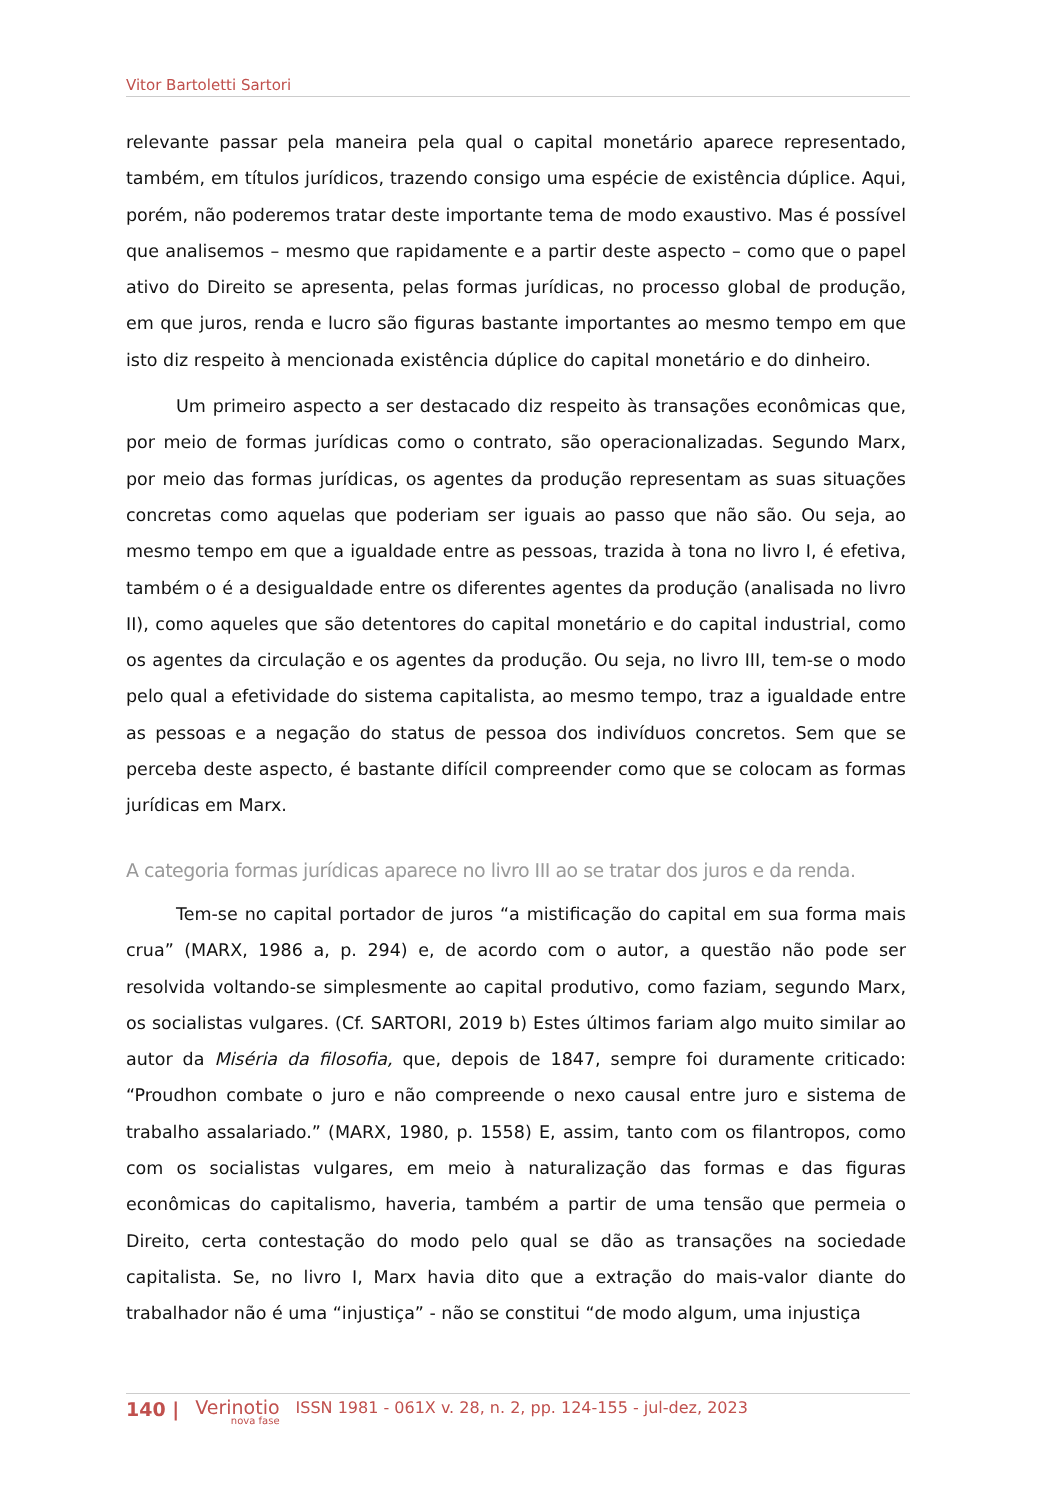Vitor Bartoletti Sartori
relevante passar pela maneira pela qual o capital monetário aparece representado, também, em títulos jurídicos, trazendo consigo uma espécie de existência dúplice. Aqui, porém, não poderemos tratar deste importante tema de modo exaustivo. Mas é possível que analisemos – mesmo que rapidamente e a partir deste aspecto – como que o papel ativo do Direito se apresenta, pelas formas jurídicas, no processo global de produção, em que juros, renda e lucro são figuras bastante importantes ao mesmo tempo em que isto diz respeito à mencionada existência dúplice do capital monetário e do dinheiro.
Um primeiro aspecto a ser destacado diz respeito às transações econômicas que, por meio de formas jurídicas como o contrato, são operacionalizadas. Segundo Marx, por meio das formas jurídicas, os agentes da produção representam as suas situações concretas como aquelas que poderiam ser iguais ao passo que não são. Ou seja, ao mesmo tempo em que a igualdade entre as pessoas, trazida à tona no livro I, é efetiva, também o é a desigualdade entre os diferentes agentes da produção (analisada no livro II), como aqueles que são detentores do capital monetário e do capital industrial, como os agentes da circulação e os agentes da produção. Ou seja, no livro III, tem-se o modo pelo qual a efetividade do sistema capitalista, ao mesmo tempo, traz a igualdade entre as pessoas e a negação do status de pessoa dos indivíduos concretos. Sem que se perceba deste aspecto, é bastante difícil compreender como que se colocam as formas jurídicas em Marx.
A categoria formas jurídicas aparece no livro III ao se tratar dos juros e da renda.
Tem-se no capital portador de juros “a mistificação do capital em sua forma mais crua” (MARX, 1986 a, p. 294) e, de acordo com o autor, a questão não pode ser resolvida voltando-se simplesmente ao capital produtivo, como faziam, segundo Marx, os socialistas vulgares. (Cf. SARTORI, 2019 b) Estes últimos fariam algo muito similar ao autor da Miséria da filosofia, que, depois de 1847, sempre foi duramente criticado: “Proudhon combate o juro e não compreende o nexo causal entre juro e sistema de trabalho assalariado.” (MARX, 1980, p. 1558) E, assim, tanto com os filantropos, como com os socialistas vulgares, em meio à naturalização das formas e das figuras econômicas do capitalismo, haveria, também a partir de uma tensão que permeia o Direito, certa contestação do modo pelo qual se dão as transações na sociedade capitalista. Se, no livro I, Marx havia dito que a extração do mais-valor diante do trabalhador não é uma “injustiça” - não se constitui “de modo algum, uma injustiça
140 | Verinotio
nova fase ISSN 1981 - 061X v. 28, n. 2, pp. 124-155 - jul-dez, 2023